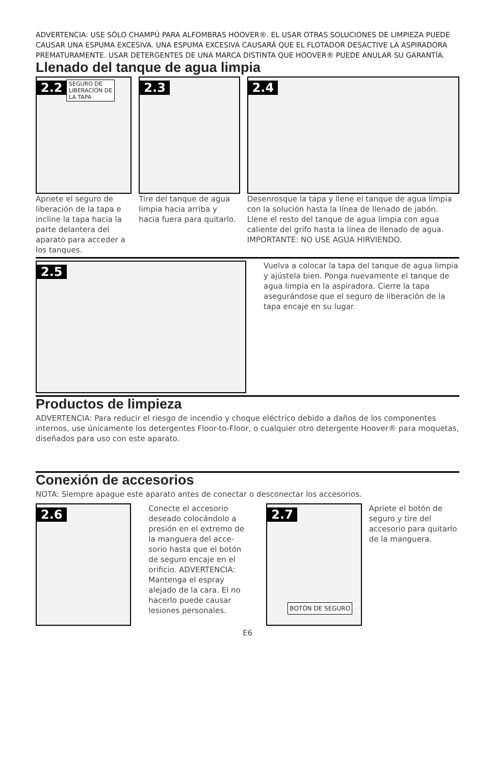ADVERTENCIA: USE SÓLO CHAMPÚ PARA ALFOMBRAS HOOVER®. EL USAR OTRAS SOLU­CIONES DE LIMPIEZA PUEDE CAUSAR UNA ESPUMA EXCESIVA. UNA ESPUMA EXCESIVA CAUSARÁ QUE EL FLOTADOR DESACTIVE LA ASPIRADORA PREMATURAMENTE. USAR DETER­GENTES DE UNA MARCA DISTINTA QUE HOOVER® PUEDE ANULAR SU GARANTÍA.
Llenado del tanque de agua limpia
2.2 SEGURO DE
LIBERACIÓN DE
LA TAPA
Apriete el seguro de liberación de la tapa e incline la tapa hacia la parte delantera del apara­to para acceder a los tanques.
2.3
Tire del tanque de agua limpia hacia arriba y hacia fuera para quitarlo.
2.4
Desenrosque la tapa y llene el tanque de agua limpia con la solución hasta la línea de llenado de jabón. Llene el resto del tanque de agua limpia con agua caliente del grifo hasta la línea de llenado de agua.
IMPORTANTE: NO USE AGUA HIRVIENDO.
2.5
Vuelva a colocar la tapa del tanque de agua limpia y ajústela bien. Ponga nuevamente el tanque de agua limpia en la aspiradora. Cierre la tapa asegurándose que el seguro de liber­ación de la tapa encaje en su lugar.
Productos de limpieza
ADVERTENCIA: Para reducir el riesgo de incendio y choque eléctrico debido a daños de los compo­nentes internos, use únicamente los detergentes Floor-to-Floor, o cualquier otro detergente Hoover® para moquetas, diseñados para uso con este aparato.
Conexión de accesorios
NOTA: Siempre apague este aparato antes de conectar o desconectar los accesorios.
2.6
Conecte el accesorio deseado colocándolo a presión en el extremo de la manguera del acce­sorio hasta que el botón de seguro encaje en el orificio. ADVERTENCIA: Mantenga el espray alejado de la cara. El no hacerlo puede causar lesiones per­sonales.
2.7
BOTÓN DE SEGURO
Apriete el botón de seguro y tire del accesorio para quita­rlo de la manguera.
E6